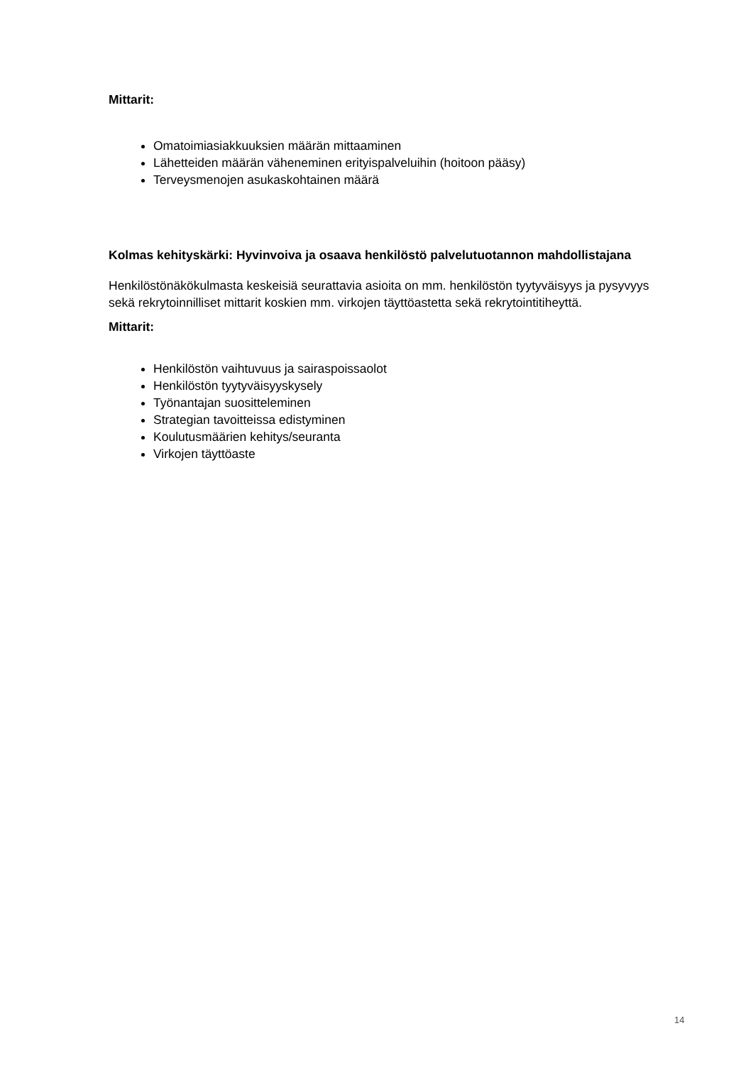Mittarit:
Omatoimiasiakkuuksien määrän mittaaminen
Lähetteiden määrän väheneminen erityispalveluihin (hoitoon pääsy)
Terveysmenojen asukaskohtainen määrä
Kolmas kehityskärki: Hyvinvoiva ja osaava henkilöstö palvelutuotannon mahdollistajana
Henkilöstönäkökulmasta keskeisiä seurattavia asioita on mm. henkilöstön tyytyväisyys ja pysyvyys sekä rekrytoinnilliset mittarit koskien mm. virkojen täyttöastetta sekä rekrytointitiheyttä.
Mittarit:
Henkilöstön vaihtuvuus ja sairaspoissaolot
Henkilöstön tyytyväisyyskysely
Työnantajan suositteleminen
Strategian tavoitteissa edistyminen
Koulutusmäärien kehitys/seuranta
Virkojen täyttöaste
14